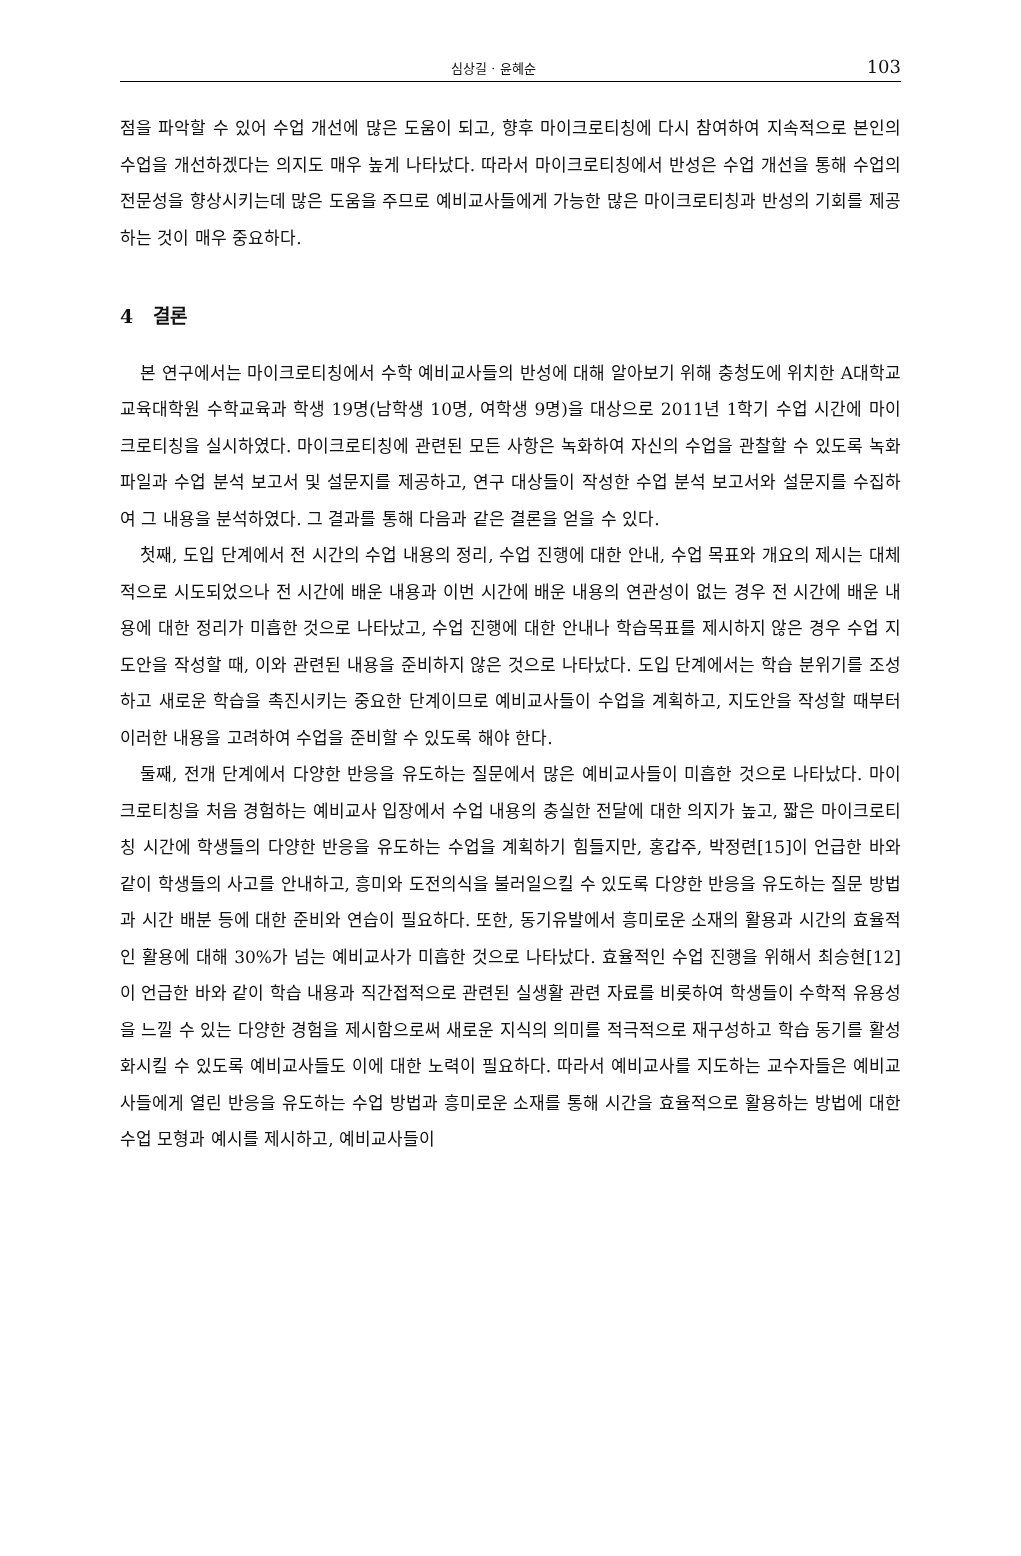심상길 · 윤혜순 103
점을 파악할 수 있어 수업 개선에 많은 도움이 되고, 향후 마이크로티칭에 다시 참여하여 지속적으로 본인의 수업을 개선하겠다는 의지도 매우 높게 나타났다. 따라서 마이크로티칭에서 반성은 수업 개선을 통해 수업의 전문성을 향상시키는데 많은 도움을 주므로 예비교사들에게 가능한 많은 마이크로티칭과 반성의 기회를 제공하는 것이 매우 중요하다.
4 결론
본 연구에서는 마이크로티칭에서 수학 예비교사들의 반성에 대해 알아보기 위해 충청도에 위치한 A대학교 교육대학원 수학교육과 학생 19명(남학생 10명, 여학생 9명)을 대상으로 2011년 1학기 수업 시간에 마이크로티칭을 실시하였다. 마이크로티칭에 관련된 모든 사항은 녹화하여 자신의 수업을 관찰할 수 있도록 녹화 파일과 수업 분석 보고서 및 설문지를 제공하고, 연구 대상들이 작성한 수업 분석 보고서와 설문지를 수집하여 그 내용을 분석하였다. 그 결과를 통해 다음과 같은 결론을 얻을 수 있다.
첫째, 도입 단계에서 전 시간의 수업 내용의 정리, 수업 진행에 대한 안내, 수업 목표와 개요의 제시는 대체적으로 시도되었으나 전 시간에 배운 내용과 이번 시간에 배운 내용의 연관성이 없는 경우 전 시간에 배운 내용에 대한 정리가 미흡한 것으로 나타났고, 수업 진행에 대한 안내나 학습목표를 제시하지 않은 경우 수업 지도안을 작성할 때, 이와 관련된 내용을 준비하지 않은 것으로 나타났다. 도입 단계에서는 학습 분위기를 조성하고 새로운 학습을 촉진시키는 중요한 단계이므로 예비교사들이 수업을 계획하고, 지도안을 작성할 때부터 이러한 내용을 고려하여 수업을 준비할 수 있도록 해야 한다.
둘째, 전개 단계에서 다양한 반응을 유도하는 질문에서 많은 예비교사들이 미흡한 것으로 나타났다. 마이크로티칭을 처음 경험하는 예비교사 입장에서 수업 내용의 충실한 전달에 대한 의지가 높고, 짧은 마이크로티칭 시간에 학생들의 다양한 반응을 유도하는 수업을 계획하기 힘들지만, 홍갑주, 박정련[15]이 언급한 바와 같이 학생들의 사고를 안내하고, 흥미와 도전의식을 불러일으킬 수 있도록 다양한 반응을 유도하는 질문 방법과 시간 배분 등에 대한 준비와 연습이 필요하다. 또한, 동기유발에서 흥미로운 소재의 활용과 시간의 효율적인 활용에 대해 30%가 넘는 예비교사가 미흡한 것으로 나타났다. 효율적인 수업 진행을 위해서 최승현[12]이 언급한 바와 같이 학습 내용과 직간접적으로 관련된 실생활 관련 자료를 비롯하여 학생들이 수학적 유용성을 느낄 수 있는 다양한 경험을 제시함으로써 새로운 지식의 의미를 적극적으로 재구성하고 학습 동기를 활성화시킬 수 있도록 예비교사들도 이에 대한 노력이 필요하다. 따라서 예비교사를 지도하는 교수자들은 예비교사들에게 열린 반응을 유도하는 수업 방법과 흥미로운 소재를 통해 시간을 효율적으로 활용하는 방법에 대한 수업 모형과 예시를 제시하고, 예비교사들이